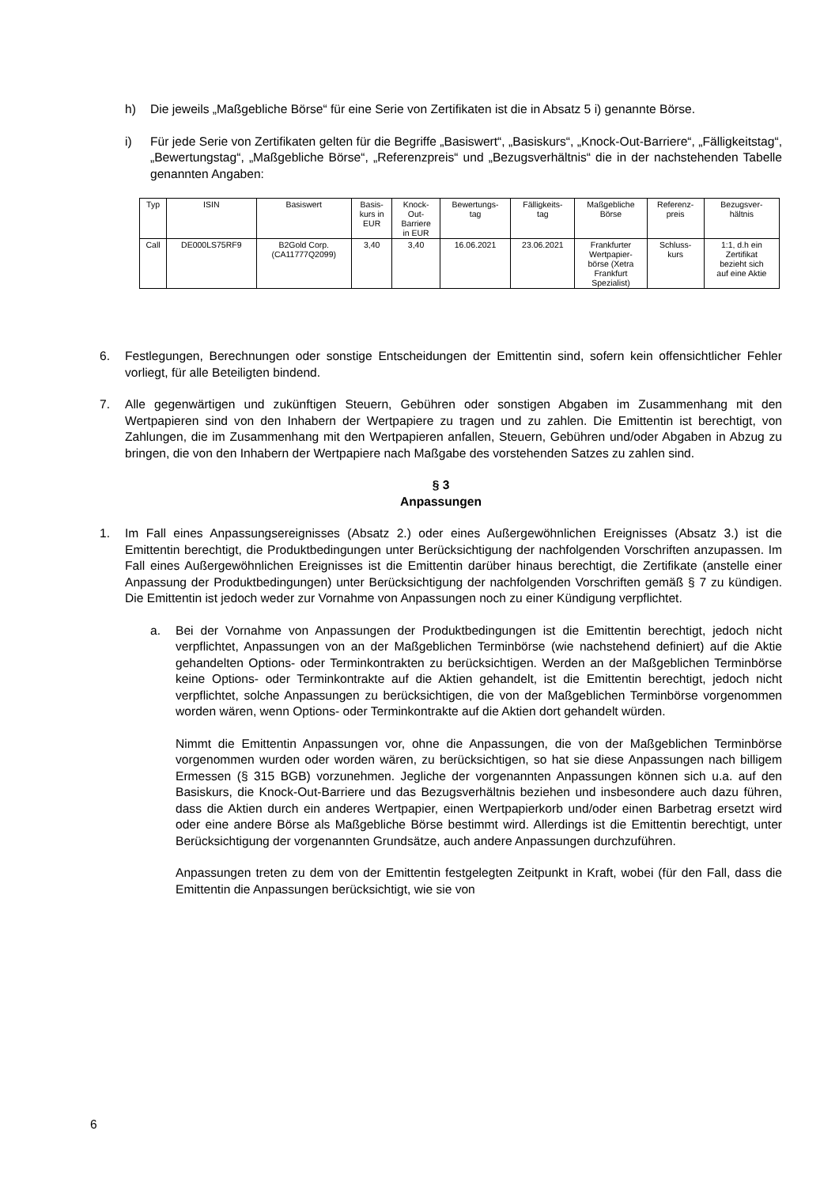h) Die jeweils „Maßgebliche Börse“ für eine Serie von Zertifikaten ist die in Absatz 5 i) genannte Börse.
i) Für jede Serie von Zertifikaten gelten für die Begriffe „Basiswert“, „Basiskurs“, „Knock-Out-Barriere“, „Fälligkeitstag“, „Bewertungstag“, „Maßgebliche Börse“, „Referenzpreis“ und „Bezugsverhältnis“ die in der nachstehenden Tabelle genannten Angaben:
| Typ | ISIN | Basiswert | Basis- kurs in EUR | Knock- Out- Barriere in EUR | Bewertungs- tag | Fälligkeits- tag | Maßgebliche Börse | Referenz- preis | Bezugsver- hältnis |
| --- | --- | --- | --- | --- | --- | --- | --- | --- | --- |
| Call | DE000LS75RF9 | B2Gold Corp. (CA11777Q2099) | 3,40 | 3,40 | 16.06.2021 | 23.06.2021 | Frankfurter Wertpapier- börse (Xetra Frankfurt Spezialist) | Schluss- kurs | 1:1, d.h ein Zertifikat bezieht sich auf eine Aktie |
6. Festlegungen, Berechnungen oder sonstige Entscheidungen der Emittentin sind, sofern kein offensichtlicher Fehler vorliegt, für alle Beteiligten bindend.
7. Alle gegenwärtigen und zukünftigen Steuern, Gebühren oder sonstigen Abgaben im Zusammenhang mit den Wertpapieren sind von den Inhabern der Wertpapiere zu tragen und zu zahlen. Die Emittentin ist berechtigt, von Zahlungen, die im Zusammenhang mit den Wertpapieren anfallen, Steuern, Gebühren und/oder Abgaben in Abzug zu bringen, die von den Inhabern der Wertpapiere nach Maßgabe des vorstehenden Satzes zu zahlen sind.
§ 3
Anpassungen
1. Im Fall eines Anpassungsereignisses (Absatz 2.) oder eines Außergewöhnlichen Ereignisses (Absatz 3.) ist die Emittentin berechtigt, die Produktbedingungen unter Berücksichtigung der nachfolgenden Vorschriften anzupassen. Im Fall eines Außergewöhnlichen Ereignisses ist die Emittentin darüber hinaus berechtigt, die Zertifikate (anstelle einer Anpassung der Produktbedingungen) unter Berücksichtigung der nachfolgenden Vorschriften gemäß § 7 zu kündigen. Die Emittentin ist jedoch weder zur Vornahme von Anpassungen noch zu einer Kündigung verpflichtet.
a. Bei der Vornahme von Anpassungen der Produktbedingungen ist die Emittentin berechtigt, jedoch nicht verpflichtet, Anpassungen von an der Maßgeblichen Terminbörse (wie nachstehend definiert) auf die Aktie gehandelten Options- oder Terminkontrakten zu berücksichtigen. Werden an der Maßgeblichen Terminbörse keine Options- oder Terminkontrakte auf die Aktien gehandelt, ist die Emittentin berechtigt, jedoch nicht verpflichtet, solche Anpassungen zu berücksichtigen, die von der Maßgeblichen Terminbörse vorgenommen worden wären, wenn Options- oder Terminkontrakte auf die Aktien dort gehandelt würden.
Nimmt die Emittentin Anpassungen vor, ohne die Anpassungen, die von der Maßgeblichen Terminbörse vorgenommen wurden oder worden wären, zu berücksichtigen, so hat sie diese Anpassungen nach billigem Ermessen (§ 315 BGB) vorzunehmen. Jegliche der vorgenannten Anpassungen können sich u.a. auf den Basiskurs, die Knock-Out-Barriere und das Bezugsverhältnis beziehen und insbesondere auch dazu führen, dass die Aktien durch ein anderes Wertpapier, einen Wertpapierkorb und/oder einen Barbetrag ersetzt wird oder eine andere Börse als Maßgebliche Börse bestimmt wird. Allerdings ist die Emittentin berechtigt, unter Berücksichtigung der vorgenannten Grundsätze, auch andere Anpassungen durchzuführen.
Anpassungen treten zu dem von der Emittentin festgelegten Zeitpunkt in Kraft, wobei (für den Fall, dass die Emittentin die Anpassungen berücksichtigt, wie sie von
6